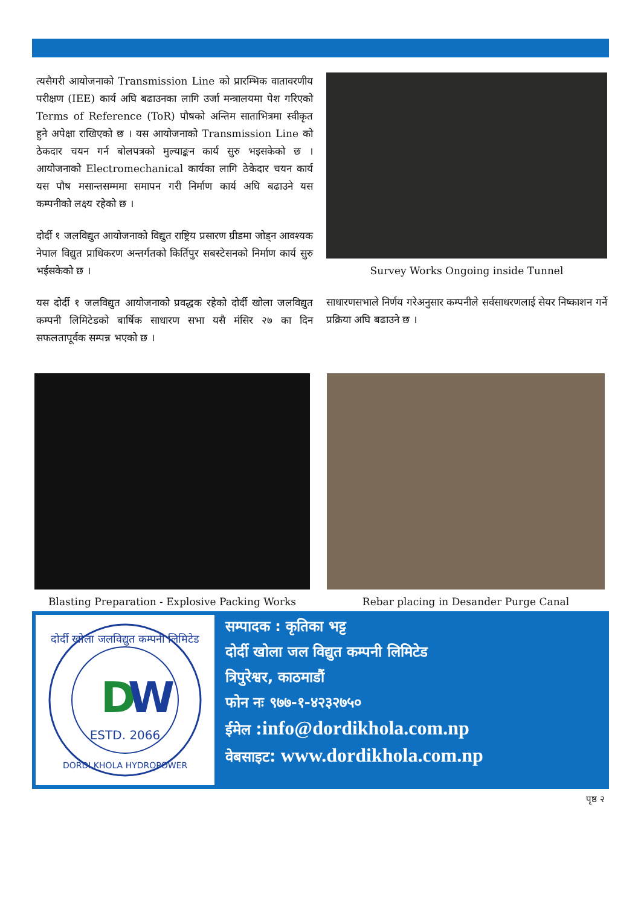त्यसैगरी आयोजनाको Transmission Line को प्रारम्भिक वातावरणीय परीक्षण (IEE) कार्य अघि बढाउनका लागि उर्जा मन्त्रालयमा पेश गरिएको Terms of Reference (ToR) पौषको अन्तिम साताभित्रमा स्वीकृत हुने अपेक्षा राखिएको छ । यस आयोजनाको Transmission Line को ठेकदार चयन गर्न बोलपत्रको मुल्याङ्कन कार्य सुरु भइसकेको छ । आयोजनाको Electromechanical कार्यका लागि ठेकेदार चयन कार्य यस पौष मसान्तसम्ममा समापन गरी निर्माण कार्य अघि बढाउने यस कम्पनीको लक्ष्य रहेको छ ।
दोर्दी १ जलविद्युत आयोजनाको विद्युत राष्ट्रिय प्रसारण ग्रीडमा जोड्न आवश्यक नेपाल विद्युत प्राधिकरण अन्तर्गतको किर्तिपुर सबस्टेसनको निर्माण कार्य सुरु भईसकेको छ ।
यस दोर्दी १ जलविद्युत आयोजनाको प्रवद्धक रहेको दोर्दी खोला जलविद्युत कम्पनी लिमिटेडको बार्षिक साधारण सभा यसै मंसिर २७ का दिन सफलतापूर्वक सम्पन्न भएको छ ।
Survey Works Ongoing inside Tunnel
साधारणसभाले निर्णय गरेअनुसार कम्पनीले सर्वसाधरणलाई सेयर निष्काशन गर्ने प्रक्रिया अघि बढाउने छ ।
Blasting Preparation - Explosive Packing Works Rebar placing in Desander Purge Canal
D
W
ESTD. 2066
दोर्दी खोला जलविद्युत कम्पनी लिमिटेड
DORDI KHOLA HYDROPOWER
सम्पादक : कृतिका भट्ट
दोर्दी खोला जल विद्युत कम्पनी लिमिटेड
त्रिपुरेश्वर, काठमाडौं
फोन नः ९७७-१-४२३२७५०
ईमेल :info@dordikhola.com.np
वेबसाइट: www.dordikhola.com.np
पृष्ठ २